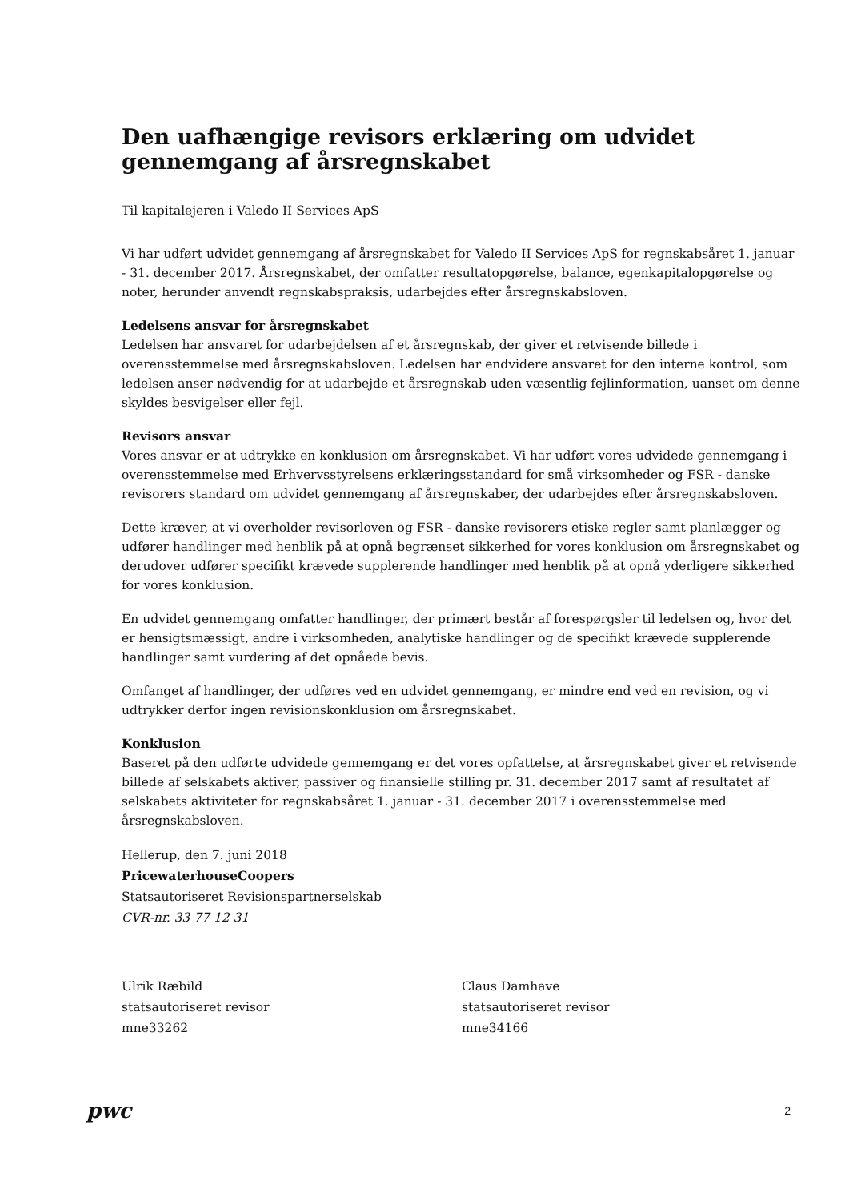Den uafhængige revisors erklæring om udvidet gennemgang af årsregnskabet
Til kapitalejeren i Valedo II Services ApS
Vi har udført udvidet gennemgang af årsregnskabet for Valedo II Services ApS for regnskabsåret 1. januar - 31. december 2017. Årsregnskabet, der omfatter resultatopgørelse, balance, egenkapitalopgørelse og noter, herunder anvendt regnskabspraksis, udarbejdes efter årsregnskabsloven.
Ledelsens ansvar for årsregnskabet
Ledelsen har ansvaret for udarbejdelsen af et årsregnskab, der giver et retvisende billede i overensstemmelse med årsregnskabsloven. Ledelsen har endvidere ansvaret for den interne kontrol, som ledelsen anser nødvendig for at udarbejde et årsregnskab uden væsentlig fejlinformation, uanset om denne skyldes besvigelser eller fejl.
Revisors ansvar
Vores ansvar er at udtrykke en konklusion om årsregnskabet. Vi har udført vores udvidede gennemgang i overensstemmelse med Erhvervsstyrelsens erklæringsstandard for små virksomheder og FSR - danske revisorers standard om udvidet gennemgang af årsregnskaber, der udarbejdes efter årsregnskabsloven.
Dette kræver, at vi overholder revisorloven og FSR - danske revisorers etiske regler samt planlægger og udfører handlinger med henblik på at opnå begrænset sikkerhed for vores konklusion om årsregnskabet og derudover udfører specifikt krævede supplerende handlinger med henblik på at opnå yderligere sikkerhed for vores konklusion.
En udvidet gennemgang omfatter handlinger, der primært består af forespørgsler til ledelsen og, hvor det er hensigtsmæssigt, andre i virksomheden, analytiske handlinger og de specifikt krævede supplerende handlinger samt vurdering af det opnåede bevis.
Omfanget af handlinger, der udføres ved en udvidet gennemgang, er mindre end ved en revision, og vi udtrykker derfor ingen revisionskonklusion om årsregnskabet.
Konklusion
Baseret på den udførte udvidede gennemgang er det vores opfattelse, at årsregnskabet giver et retvisende billede af selskabets aktiver, passiver og finansielle stilling pr. 31. december 2017 samt af resultatet af selskabets aktiviteter for regnskabsåret 1. januar - 31. december 2017 i overensstemmelse med årsregnskabsloven.
Hellerup, den 7. juni 2018
PricewaterhouseCoopers
Statsautoriseret Revisionspartnerselskab
CVR-nr. 33 77 12 31
Ulrik Ræbild
statsautoriseret revisor
mne33262
Claus Damhave
statsautoriseret revisor
mne34166
pwc 2